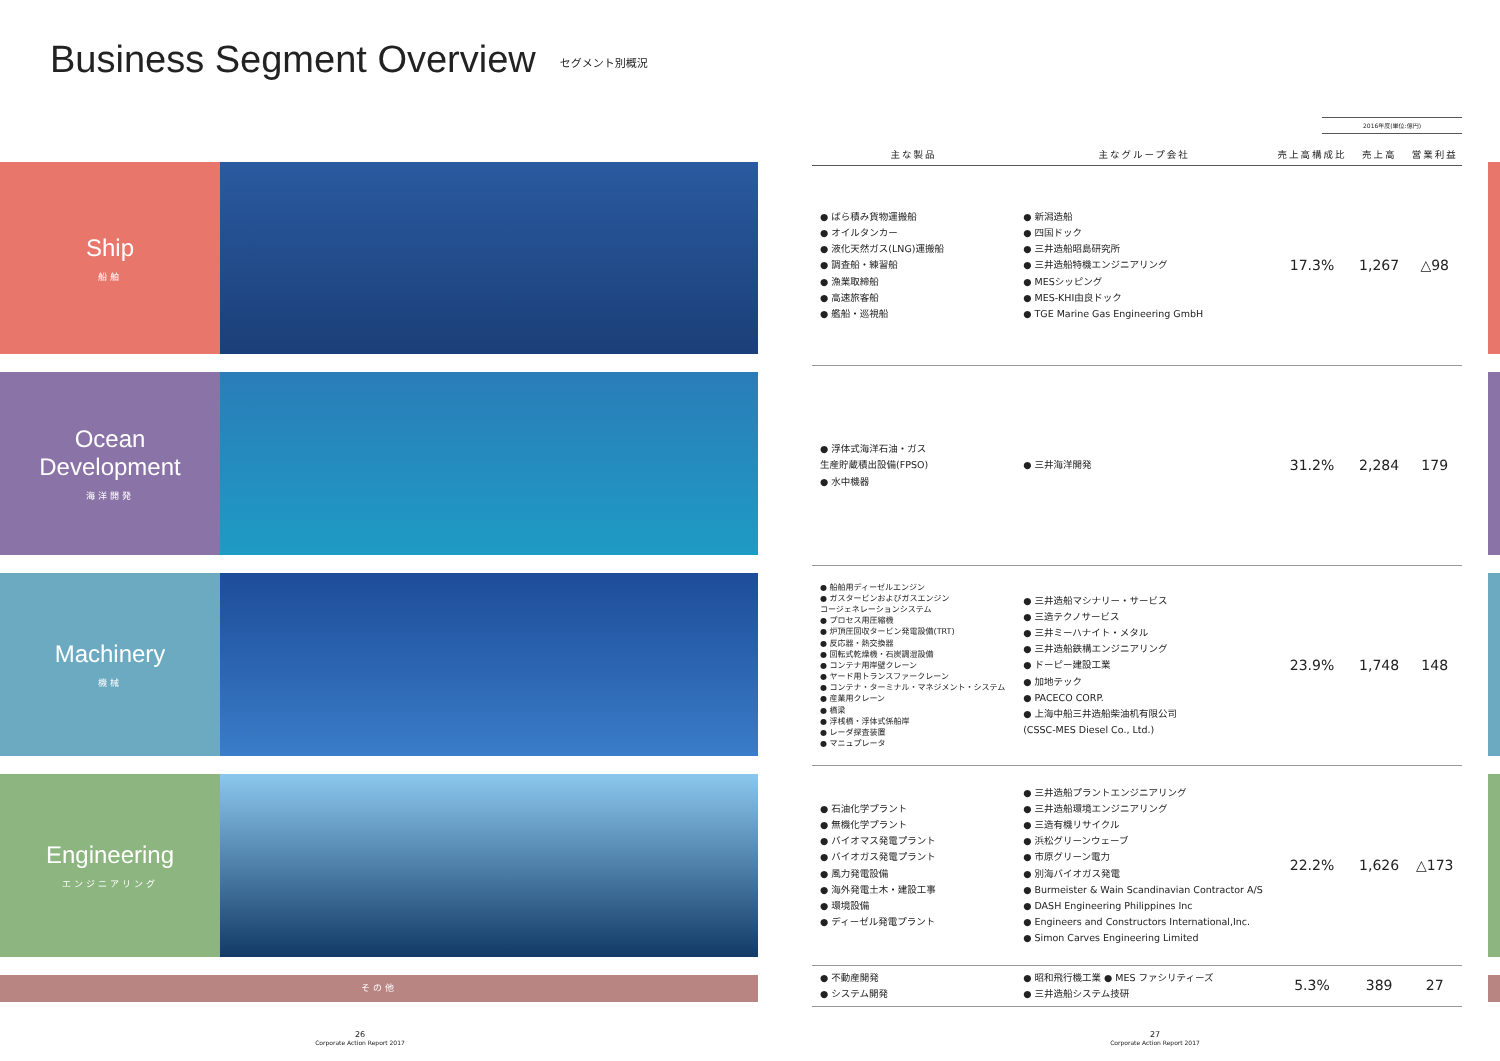Business Segment Overview セグメント別概況
2016年度(単位:億円)
Ship
船舶
Ocean
Development
海洋開発
Machinery
機械
Engineering
エンジニアリング
その他
| 主な製品 | 主なグループ会社 | 売上高構成比 | 売上高 | 営業利益 |
| --- | --- | --- | --- | --- |
| ● ばら積み貨物運搬船 ● オイルタンカー ● 液化天然ガス(LNG)運搬船 ● 調査船・練習船 ● 漁業取締船 ● 高速旅客船 ● 艦船・巡視船 | ● 新潟造船 ● 四国ドック ● 三井造船昭島研究所 ● 三井造船特機エンジニアリング ● MESシッピング ● MES-KHI由良ドック ● TGE Marine Gas Engineering GmbH | 17.3% | 1,267 | △98 |
| ● 浮体式海洋石油・ガス 生産貯蔵積出設備(FPSO) ● 水中機器 | ● 三井海洋開発 | 31.2% | 2,284 | 179 |
| ● 船舶用ディーゼルエンジン ● ガスタービンおよびガスエンジン コージェネレーションシステム ● プロセス用圧縮機 ● 炉頂圧回収タービン発電設備(TRT) ● 反応器・熱交換器 ● 回転式乾燥機・石炭調湿設備 ● コンテナ用岸壁クレーン ● ヤード用トランスファークレーン ● コンテナ・ターミナル・マネジメント・システム ● 産業用クレーン ● 橋梁 ● 浮桟橋・浮体式係船岸 ● レーダ探査装置 ● マニュプレータ | ● 三井造船マシナリー・サービス ● 三造テクノサービス ● 三井ミーハナイト・メタル ● 三井造船鉄構エンジニアリング ● ドーピー建設工業 ● 加地テック ● PACECO CORP. ● 上海中船三井造船柴油机有限公司 (CSSC-MES Diesel Co., Ltd.) | 23.9% | 1,748 | 148 |
| ● 石油化学プラント ● 無機化学プラント ● バイオマス発電プラント ● バイオガス発電プラント ● 風力発電設備 ● 海外発電土木・建設工事 ● 環境設備 ● ディーゼル発電プラント | ● 三井造船プラントエンジニアリング ● 三井造船環境エンジニアリング ● 三造有機リサイクル ● 浜松グリーンウェーブ ● 市原グリーン電力 ● 別海バイオガス発電 ● Burmeister & Wain Scandinavian Contractor A/S ● DASH Engineering Philippines Inc ● Engineers and Constructors International,Inc. ● Simon Carves Engineering Limited | 22.2% | 1,626 | △173 |
| ● 不動産開発 ● システム開発 | ● 昭和飛行機工業 ● MES ファシリティーズ ● 三井造船システム技研 | 5.3% | 389 | 27 |
26
Corporate Action Report 2017
27
Corporate Action Report 2017